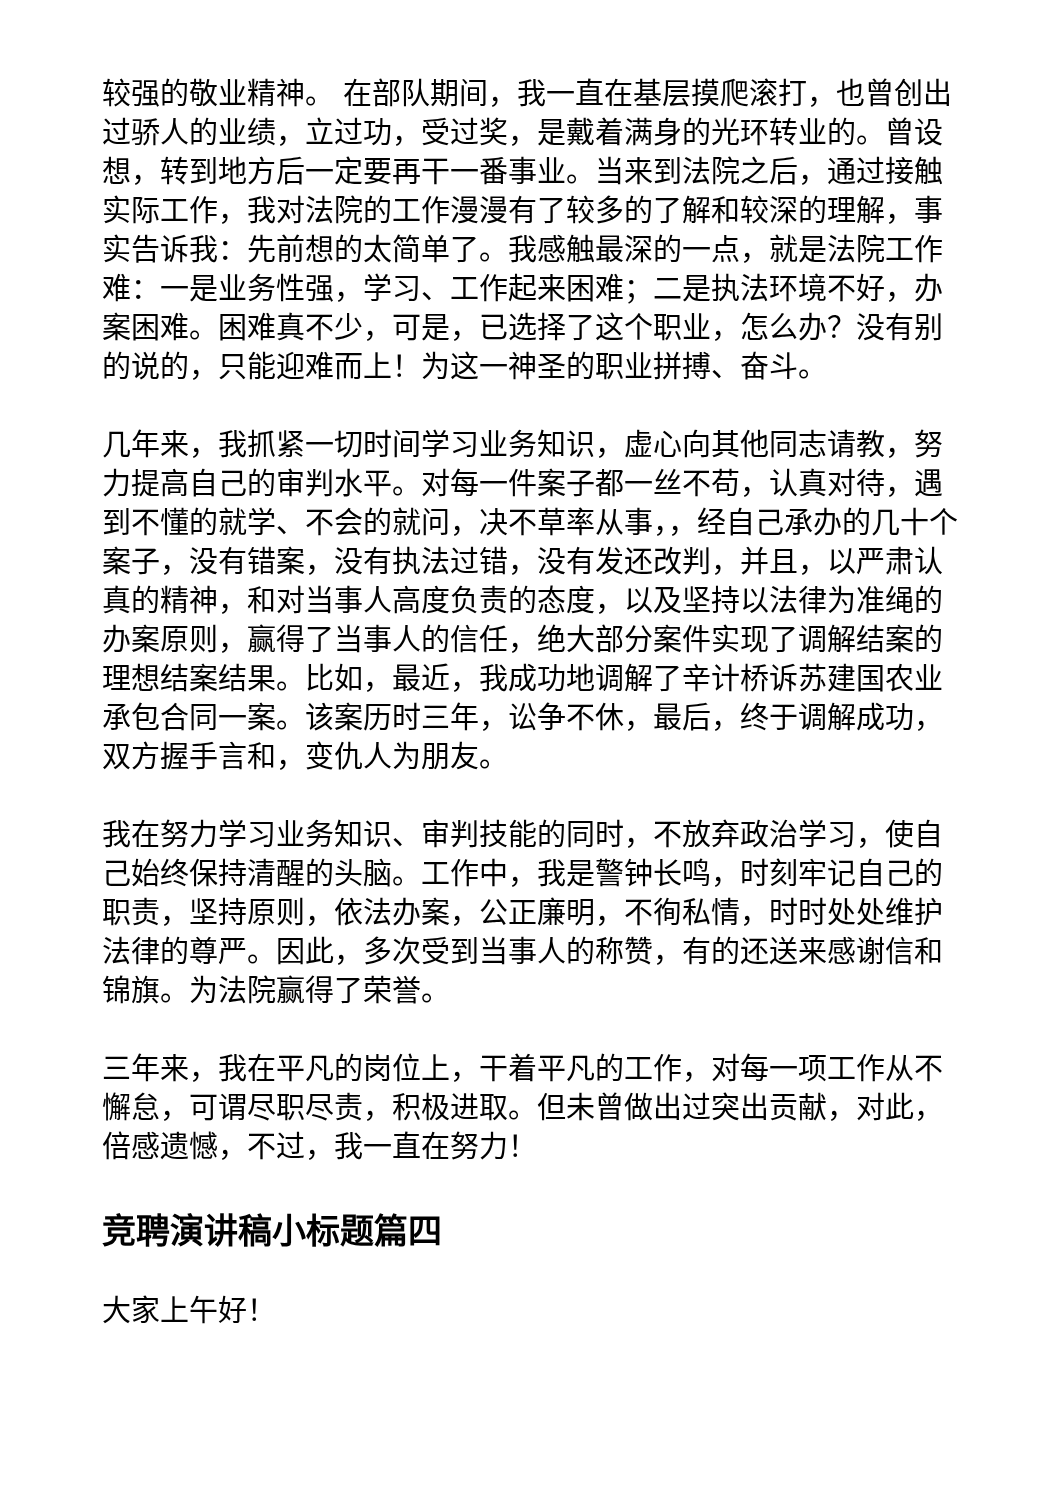较强的敬业精神。 在部队期间，我一直在基层摸爬滚打，也曾创出过骄人的业绩，立过功，受过奖，是戴着满身的光环转业的。曾设想，转到地方后一定要再干一番事业。当来到法院之后，通过接触实际工作，我对法院的工作漫漫有了较多的了解和较深的理解，事实告诉我：先前想的太简单了。我感触最深的一点，就是法院工作难：一是业务性强，学习、工作起来困难；二是执法环境不好，办案困难。困难真不少，可是，已选择了这个职业，怎么办？没有别的说的，只能迎难而上！为这一神圣的职业拼搏、奋斗。
几年来，我抓紧一切时间学习业务知识，虚心向其他同志请教，努力提高自己的审判水平。对每一件案子都一丝不苟，认真对待，遇到不懂的就学、不会的就问，决不草率从事，，经自己承办的几十个案子，没有错案，没有执法过错，没有发还改判，并且，以严肃认真的精神，和对当事人高度负责的态度，以及坚持以法律为准绳的办案原则，赢得了当事人的信任，绝大部分案件实现了调解结案的理想结案结果。比如，最近，我成功地调解了辛计桥诉苏建国农业承包合同一案。该案历时三年，讼争不休，最后，终于调解成功，双方握手言和，变仇人为朋友。
我在努力学习业务知识、审判技能的同时，不放弃政治学习，使自己始终保持清醒的头脑。工作中，我是警钟长鸣，时刻牢记自己的职责，坚持原则，依法办案，公正廉明，不徇私情，时时处处维护法律的尊严。因此，多次受到当事人的称赞，有的还送来感谢信和锦旗。为法院赢得了荣誉。
三年来，我在平凡的岗位上，干着平凡的工作，对每一项工作从不懈怠，可谓尽职尽责，积极进取。但未曾做出过突出贡献，对此，倍感遗憾，不过，我一直在努力！
竞聘演讲稿小标题篇四
大家上午好！